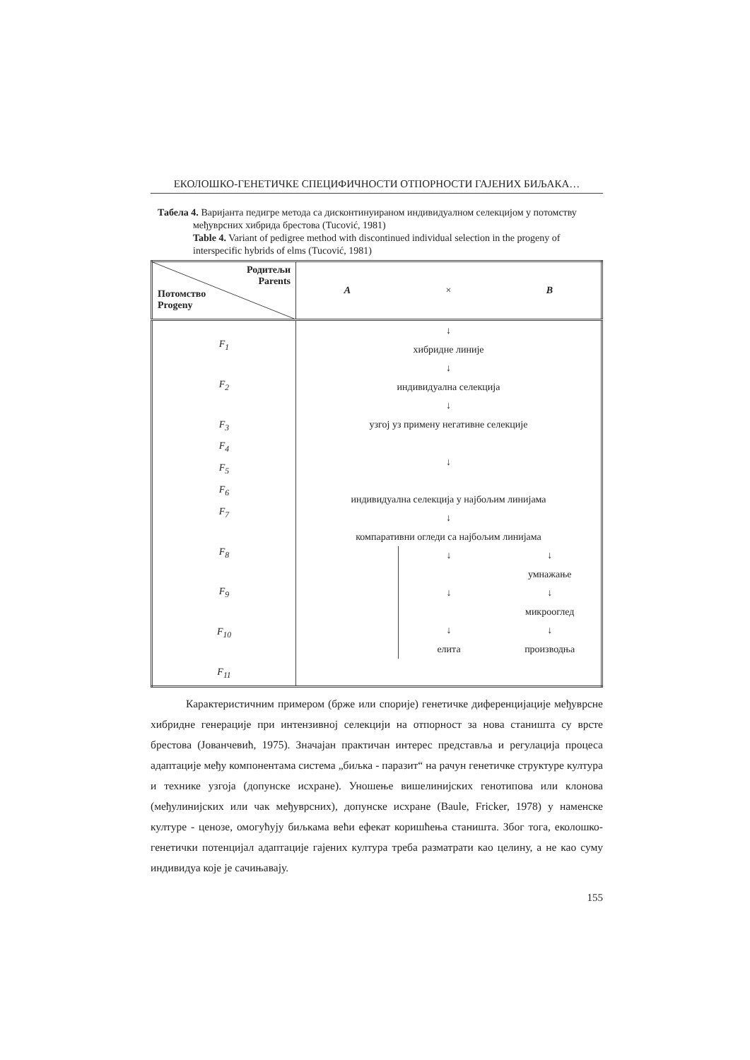ЕКОЛОШКО-ГЕНЕТИЧКЕ СПЕЦИФИЧНОСТИ ОТПОРНОСТИ ГАЈЕНИХ БИЉАКА…
Табела 4. Варијанта педигре метода са дисконтинуираном индивидуалном селекцијом у потомству међуврсних хибрида брестова (Tucović, 1981)
Table 4. Variant of pedigree method with discontinued individual selection in the progeny of interspecific hybrids of elms (Tucović, 1981)
| Родитељи Parents Потомство Progeny | A × B |
| F<sub>1</sub> F<sub>2</sub> F<sub>3</sub> F<sub>4</sub> F<sub>5</sub> F<sub>6</sub> F<sub>7</sub> F<sub>8</sub> F<sub>9</sub> F<sub>10</sub> F<sub>11</sub> | ↓ хибридне линије ↓ индивидуална селекција ↓ узгој уз примену негативне селекције ↓ индивидуална селекција у најбољим линијама ↓ компаративни огледи са најбољим линијама ↓ ↓ ↓ елита ↓ умнажање ↓ микрооглед ↓ производња |
Карактеристичним примером (брже или спорије) генетичке диференцијације међуврсне хибридне генерације при интензивној селекцији на отпорност за нова станишта су врсте брестова (Јованчевић, 1975). Значајан практичан интерес представља и регулација процеса адаптације међу компонентама система „биљка - паразит“ на рачун генетичке структуре култура и технике узгоја (допунске исхране). Уношење вишелинијских генотипова или клонова (међулинијских или чак међуврсних), допунске исхране (Baule, Fricker, 1978) у наменске културе - ценозе, омогућују биљкама већи ефекат коришћења станишта. Због тога, еколошко-генетички потенцијал адаптације гајених култура треба разматрати као целину, а не као суму индивидуа које је сачињавају.
155